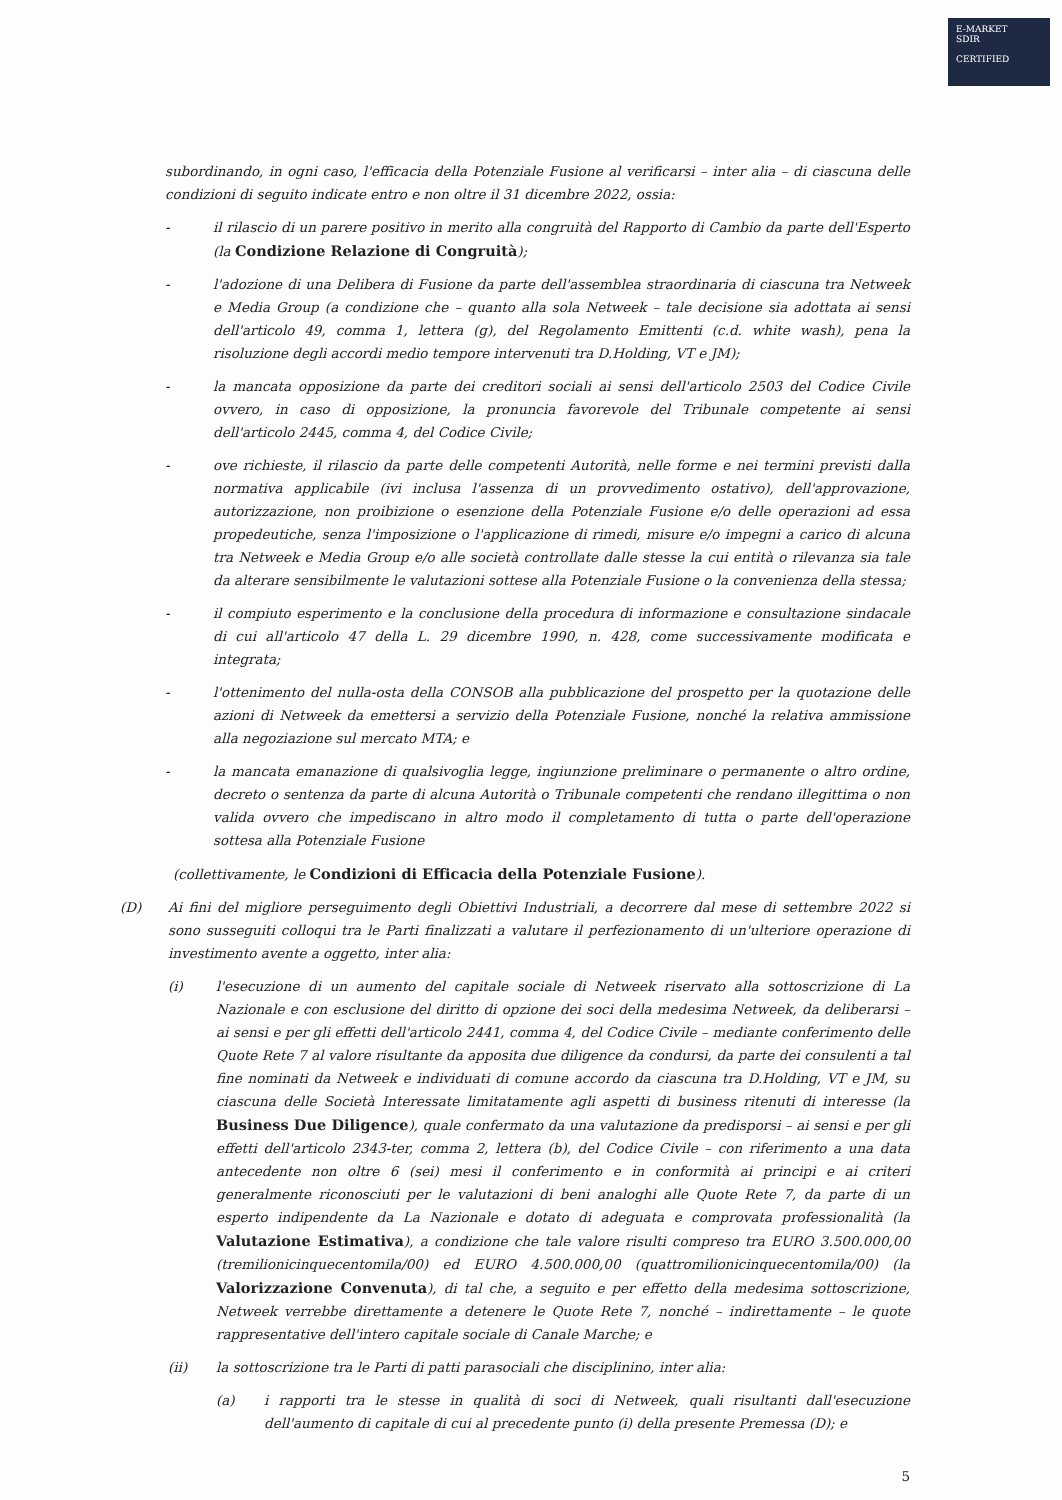E-MARKET
SDIR
CERTIFIED
subordinando, in ogni caso, l'efficacia della Potenziale Fusione al verificarsi – inter alia – di ciascuna delle condizioni di seguito indicate entro e non oltre il 31 dicembre 2022, ossia:
- il rilascio di un parere positivo in merito alla congruità del Rapporto di Cambio da parte dell'Esperto (la Condizione Relazione di Congruità);
- l'adozione di una Delibera di Fusione da parte dell'assemblea straordinaria di ciascuna tra Netweek e Media Group (a condizione che – quanto alla sola Netweek – tale decisione sia adottata ai sensi dell'articolo 49, comma 1, lettera (g), del Regolamento Emittenti (c.d. white wash), pena la risoluzione degli accordi medio tempore intervenuti tra D.Holding, VT e JM);
- la mancata opposizione da parte dei creditori sociali ai sensi dell'articolo 2503 del Codice Civile ovvero, in caso di opposizione, la pronuncia favorevole del Tribunale competente ai sensi dell'articolo 2445, comma 4, del Codice Civile;
- ove richieste, il rilascio da parte delle competenti Autorità, nelle forme e nei termini previsti dalla normativa applicabile (ivi inclusa l'assenza di un provvedimento ostativo), dell'approvazione, autorizzazione, non proibizione o esenzione della Potenziale Fusione e/o delle operazioni ad essa propedeutiche, senza l'imposizione o l'applicazione di rimedi, misure e/o impegni a carico di alcuna tra Netweek e Media Group e/o alle società controllate dalle stesse la cui entità o rilevanza sia tale da alterare sensibilmente le valutazioni sottese alla Potenziale Fusione o la convenienza della stessa;
- il compiuto esperimento e la conclusione della procedura di informazione e consultazione sindacale di cui all'articolo 47 della L. 29 dicembre 1990, n. 428, come successivamente modificata e integrata;
- l'ottenimento del nulla-osta della CONSOB alla pubblicazione del prospetto per la quotazione delle azioni di Netweek da emettersi a servizio della Potenziale Fusione, nonché la relativa ammissione alla negoziazione sul mercato MTA; e
- la mancata emanazione di qualsivoglia legge, ingiunzione preliminare o permanente o altro ordine, decreto o sentenza da parte di alcuna Autorità o Tribunale competenti che rendano illegittima o non valida ovvero che impediscano in altro modo il completamento di tutta o parte dell'operazione sottesa alla Potenziale Fusione
(collettivamente, le Condizioni di Efficacia della Potenziale Fusione).
(D) Ai fini del migliore perseguimento degli Obiettivi Industriali, a decorrere dal mese di settembre 2022 si sono susseguiti colloqui tra le Parti finalizzati a valutare il perfezionamento di un'ulteriore operazione di investimento avente a oggetto, inter alia:
(i) l'esecuzione di un aumento del capitale sociale di Netweek riservato alla sottoscrizione di La Nazionale e con esclusione del diritto di opzione dei soci della medesima Netweek, da deliberarsi – ai sensi e per gli effetti dell'articolo 2441, comma 4, del Codice Civile – mediante conferimento delle Quote Rete 7 al valore risultante da apposita due diligence da condursi, da parte dei consulenti a tal fine nominati da Netweek e individuati di comune accordo da ciascuna tra D.Holding, VT e JM, su ciascuna delle Società Interessate limitatamente agli aspetti di business ritenuti di interesse (la Business Due Diligence), quale confermato da una valutazione da predisporsi – ai sensi e per gli effetti dell'articolo 2343-ter, comma 2, lettera (b), del Codice Civile – con riferimento a una data antecedente non oltre 6 (sei) mesi il conferimento e in conformità ai principi e ai criteri generalmente riconosciuti per le valutazioni di beni analoghi alle Quote Rete 7, da parte di un esperto indipendente da La Nazionale e dotato di adeguata e comprovata professionalità (la Valutazione Estimativa), a condizione che tale valore risulti compreso tra EURO 3.500.000,00 (tremilionicinquecentomila/00) ed EURO 4.500.000,00 (quattromilionicinquecentomila/00) (la Valorizzazione Convenuta), di tal che, a seguito e per effetto della medesima sottoscrizione, Netweek verrebbe direttamente a detenere le Quote Rete 7, nonché – indirettamente – le quote rappresentative dell'intero capitale sociale di Canale Marche; e
(ii) la sottoscrizione tra le Parti di patti parasociali che disciplinino, inter alia:
(a) i rapporti tra le stesse in qualità di soci di Netweek, quali risultanti dall'esecuzione dell'aumento di capitale di cui al precedente punto (i) della presente Premessa (D); e
5